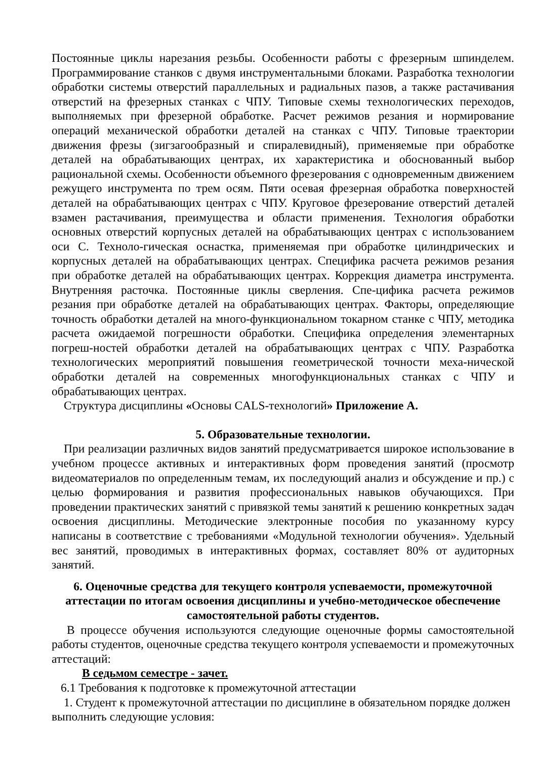Постоянные циклы нарезания резьбы. Особенности работы с фрезерным шпинделем. Программирование станков с двумя инструментальными блоками. Разработка технологии обработки системы отверстий параллельных и радиальных пазов, а также растачивания отверстий на фрезерных станках с ЧПУ. Типовые схемы технологических переходов, выполняемых при фрезерной обработке. Расчет режимов резания и нормирование операций механической обработки деталей на станках с ЧПУ. Типовые траектории движения фрезы (зигзагообразный и спиралевидный), применяемые при обработке деталей на обрабатывающих центрах, их характеристика и обоснованный выбор рациональной схемы. Особенности объемного фрезерования с одновременным движением режущего инструмента по трем осям. Пяти осевая фрезерная обработка поверхностей деталей на обрабатывающих центрах с ЧПУ. Круговое фрезерование отверстий деталей взамен растачивания, преимущества и области применения. Технология обработки основных отверстий корпусных деталей на обрабатывающих центрах с использованием оси С. Техноло-гическая оснастка, применяемая при обработке цилиндрических и корпусных деталей на обрабатывающих центрах. Специфика расчета режимов резания при обработке деталей на обрабатывающих центрах. Коррекция диаметра инструмента. Внутренняя расточка. Постоянные циклы сверления. Спе-цифика расчета режимов резания при обработке деталей на обрабатывающих центрах. Факторы, определяющие точность обработки деталей на много-функциональном токарном станке с ЧПУ, методика расчета ожидаемой погрешности обработки. Специфика определения элементарных погреш-ностей обработки деталей на обрабатывающих центрах с ЧПУ. Разработка технологических мероприятий повышения геометрической точности меха-нической обработки деталей на современных многофункциональных станках с ЧПУ и обрабатывающих центрах.
Структура дисциплины «Основы CALS-технологий» Приложение А.
5. Образовательные технологии.
При реализации различных видов занятий предусматривается широкое использование в учебном процессе активных и интерактивных форм проведения занятий (просмотр видеоматериалов по определенным темам, их последующий анализ и обсуждение и пр.) с целью формирования и развития профессиональных навыков обучающихся. При проведении практических занятий с привязкой темы занятий к решению конкретных задач освоения дисциплины. Методические электронные пособия по указанному курсу написаны в соответствие с требованиями «Модульной технологии обучения». Удельный вес занятий, проводимых в интерактивных формах, составляет 80% от аудиторных занятий.
6. Оценочные средства для текущего контроля успеваемости, промежуточной аттестации по итогам освоения дисциплины и учебно-методическое обеспечение самостоятельной работы студентов.
В процессе обучения используются следующие оценочные формы самостоятельной работы студентов, оценочные средства текущего контроля успеваемости и промежуточных аттестаций:
В седьмом семестре - зачет.
6.1 Требования к подготовке к промежуточной аттестации
1. Студент к промежуточной аттестации по дисциплине в обязательном порядке должен выполнить следующие условия: